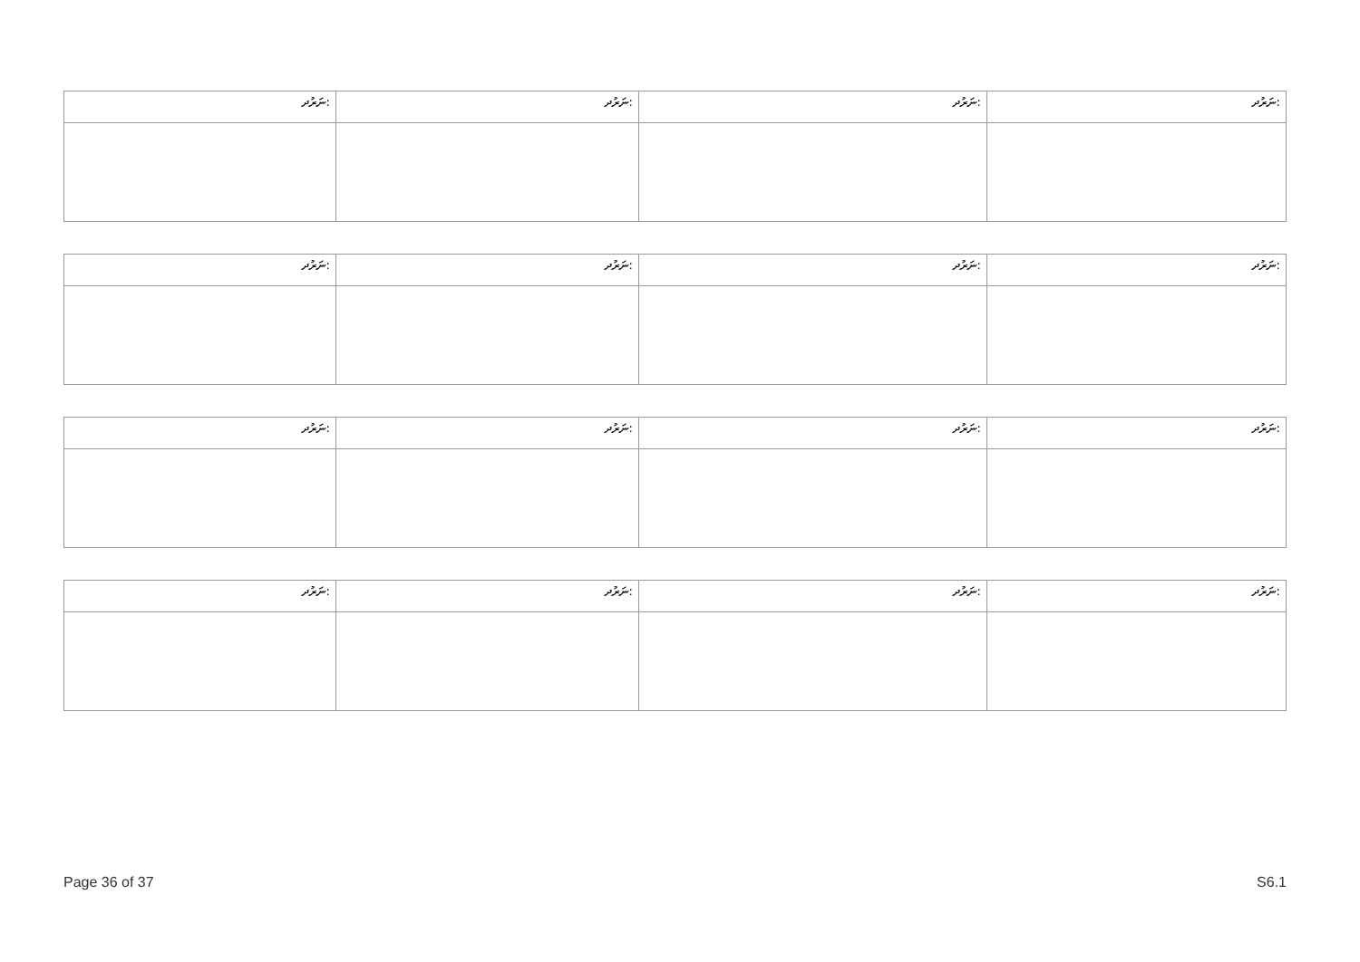| ނަރުދ: | ނަރުދ: | ނަރުދ: | ނަރުދ: |
| ނަރުދ: | ނަރުދ: | ނަރުދ: | ނަރުދ: |
| ނަރުދ: | ނަރުދ: | ނަރުދ: | ނަރުދ: |
| ނަރުދ: | ނަރުދ: | ނަރުދ: | ނަރުދ: |
Page 36 of 37 S6.1